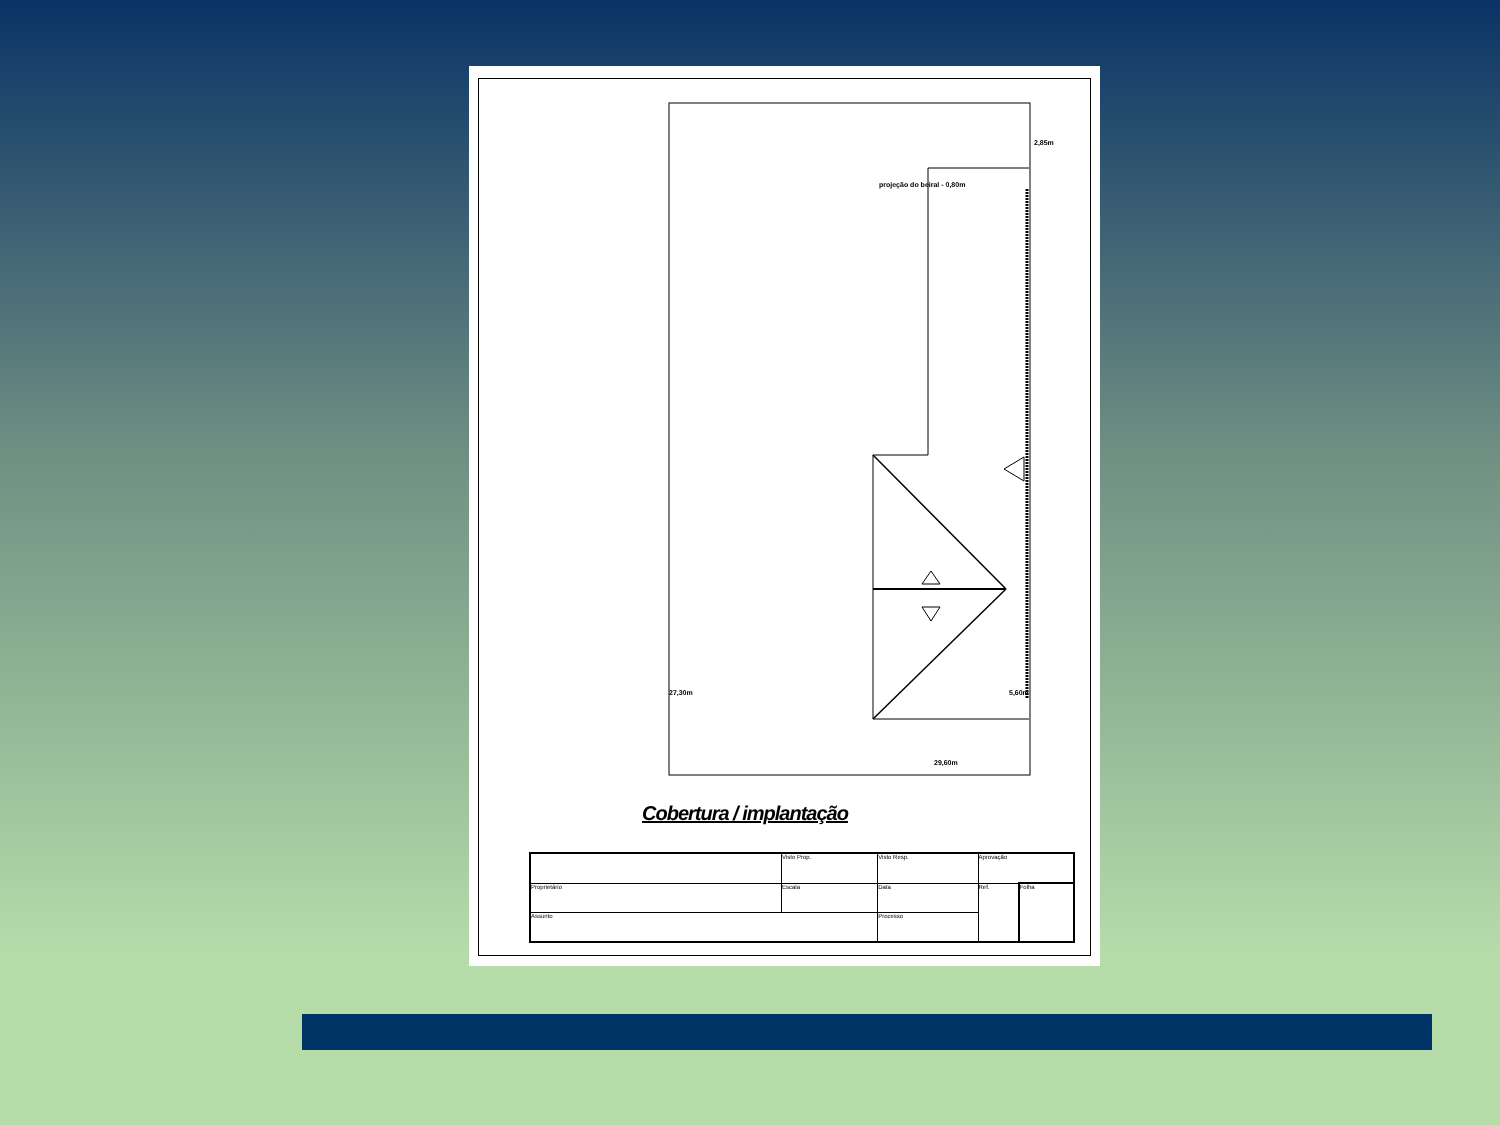projeção do beiral - 0,80m
2,85m
27,30m 5,60m
29,60m
Cobertura / implantação
| | Visto Prop. | Visto Resp. | Aprovação | |
| Proprietário | Escala | Data | Ref. | Folha |
| Assunto | | Processo | | |